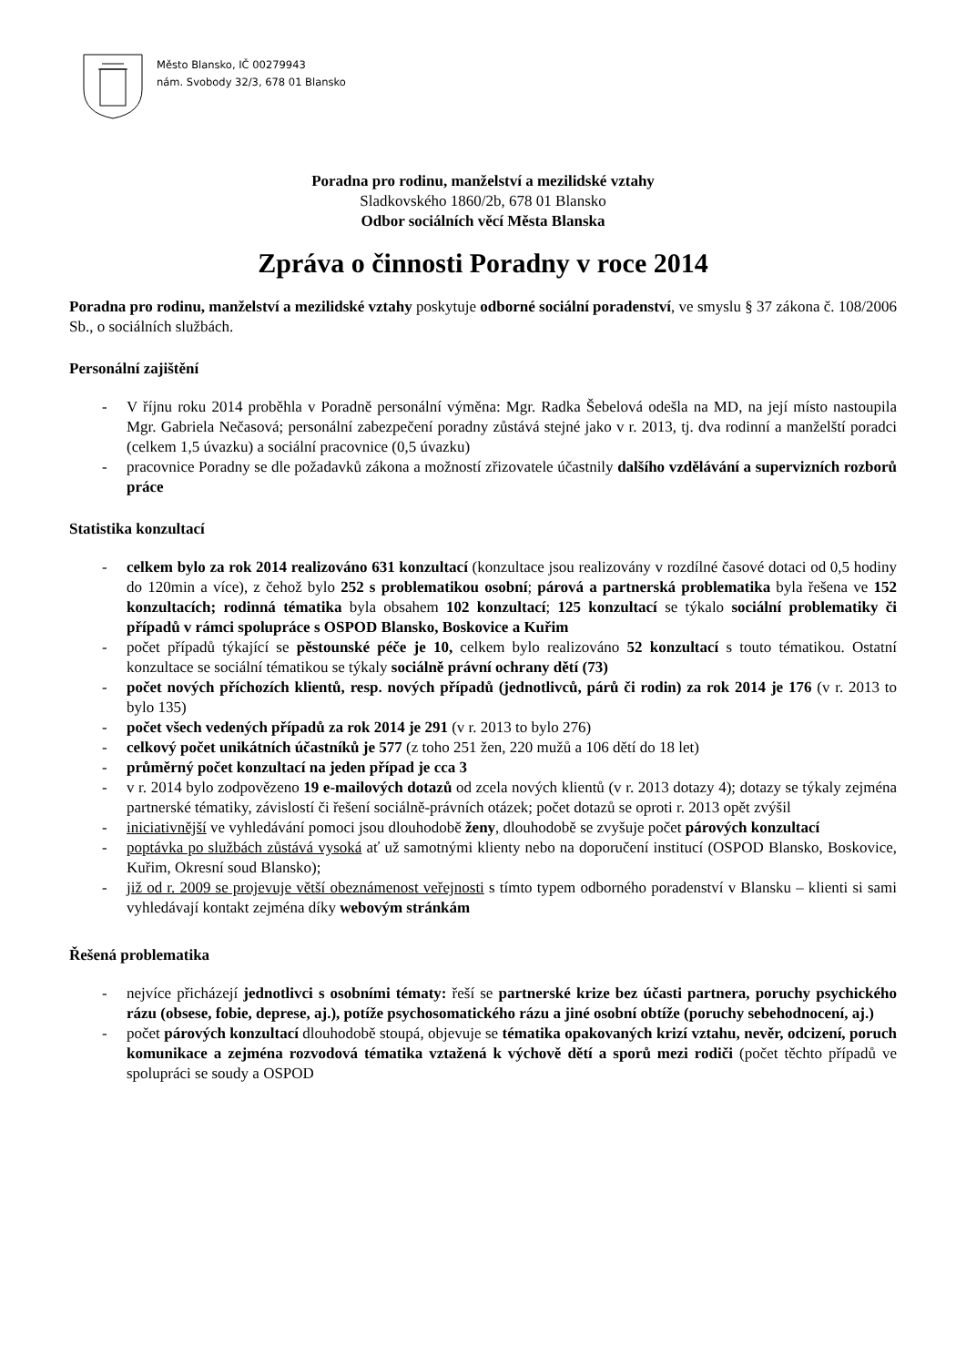Město Blansko, IČ 00279943
nám. Svobody 32/3, 678 01 Blansko
Poradna pro rodinu, manželství a mezilidské vztahy
Sladkovského 1860/2b, 678 01 Blansko
Odbor sociálních věcí Města Blanska
Zpráva o činnosti Poradny v roce 2014
Poradna pro rodinu, manželství a mezilidské vztahy poskytuje odborné sociální poradenství, ve smyslu § 37 zákona č. 108/2006 Sb., o sociálních službách.
Personální zajištění
- V říjnu roku 2014 proběhla v Poradně personální výměna: Mgr. Radka Šebelová odešla na MD, na její místo nastoupila Mgr. Gabriela Nečasová; personální zabezpečení poradny zůstává stejné jako v r. 2013, tj. dva rodinní a manželští poradci (celkem 1,5 úvazku) a sociální pracovnice (0,5 úvazku)
- pracovnice Poradny se dle požadavků zákona a možností zřizovatele účastnily dalšího vzdělávání a supervizních rozborů práce
Statistika konzultací
- celkem bylo za rok 2014 realizováno 631 konzultací (konzultace jsou realizovány v rozdílné časové dotaci od 0,5 hodiny do 120min a více), z čehož bylo 252 s problematikou osobní; párová a partnerská problematika byla řešena ve 152 konzultacích; rodinná tématika byla obsahem 102 konzultací; 125 konzultací se týkalo sociální problematiky či případů v rámci spolupráce s OSPOD Blansko, Boskovice a Kuřim
- počet případů týkající se pěstounské péče je 10, celkem bylo realizováno 52 konzultací s touto tématikou. Ostatní konzultace se sociální tématikou se týkaly sociálně právní ochrany dětí (73)
- počet nových příchozích klientů, resp. nových případů (jednotlivců, párů či rodin) za rok 2014 je 176 (v r. 2013 to bylo 135)
- počet všech vedených případů za rok 2014 je 291 (v r. 2013 to bylo 276)
- celkový počet unikátních účastníků je 577 (z toho 251 žen, 220 mužů a 106 dětí do 18 let)
- průměrný počet konzultací na jeden případ je cca 3
- v r. 2014 bylo zodpovězeno 19 e-mailových dotazů od zcela nových klientů (v r. 2013 dotazy 4); dotazy se týkaly zejména partnerské tématiky, závislostí či řešení sociálně-právních otázek; počet dotazů se oproti r. 2013 opět zvýšil
- iniciativnější ve vyhledávání pomoci jsou dlouhodobě ženy, dlouhodobě se zvyšuje počet párových konzultací
- poptávka po službách zůstává vysoká ať už samotnými klienty nebo na doporučení institucí (OSPOD Blansko, Boskovice, Kuřim, Okresní soud Blansko);
- již od r. 2009 se projevuje větší obeznámenost veřejnosti s tímto typem odborného poradenství v Blansku – klienti si sami vyhledávají kontakt zejména díky webovým stránkám
Řešená problematika
- nejvíce přicházejí jednotlivci s osobními tématy: řeší se partnerské krize bez účasti partnera, poruchy psychického rázu (obsese, fobie, deprese, aj.), potíže psychosomatického rázu a jiné osobní obtíže (poruchy sebehodnocení, aj.)
- počet párových konzultací dlouhodobě stoupá, objevuje se tématika opakovaných krizí vztahu, nevěr, odcizení, poruch komunikace a zejména rozvodová tématika vztažená k výchově dětí a sporů mezi rodiči (počet těchto případů ve spolupráci se soudy a OSPOD